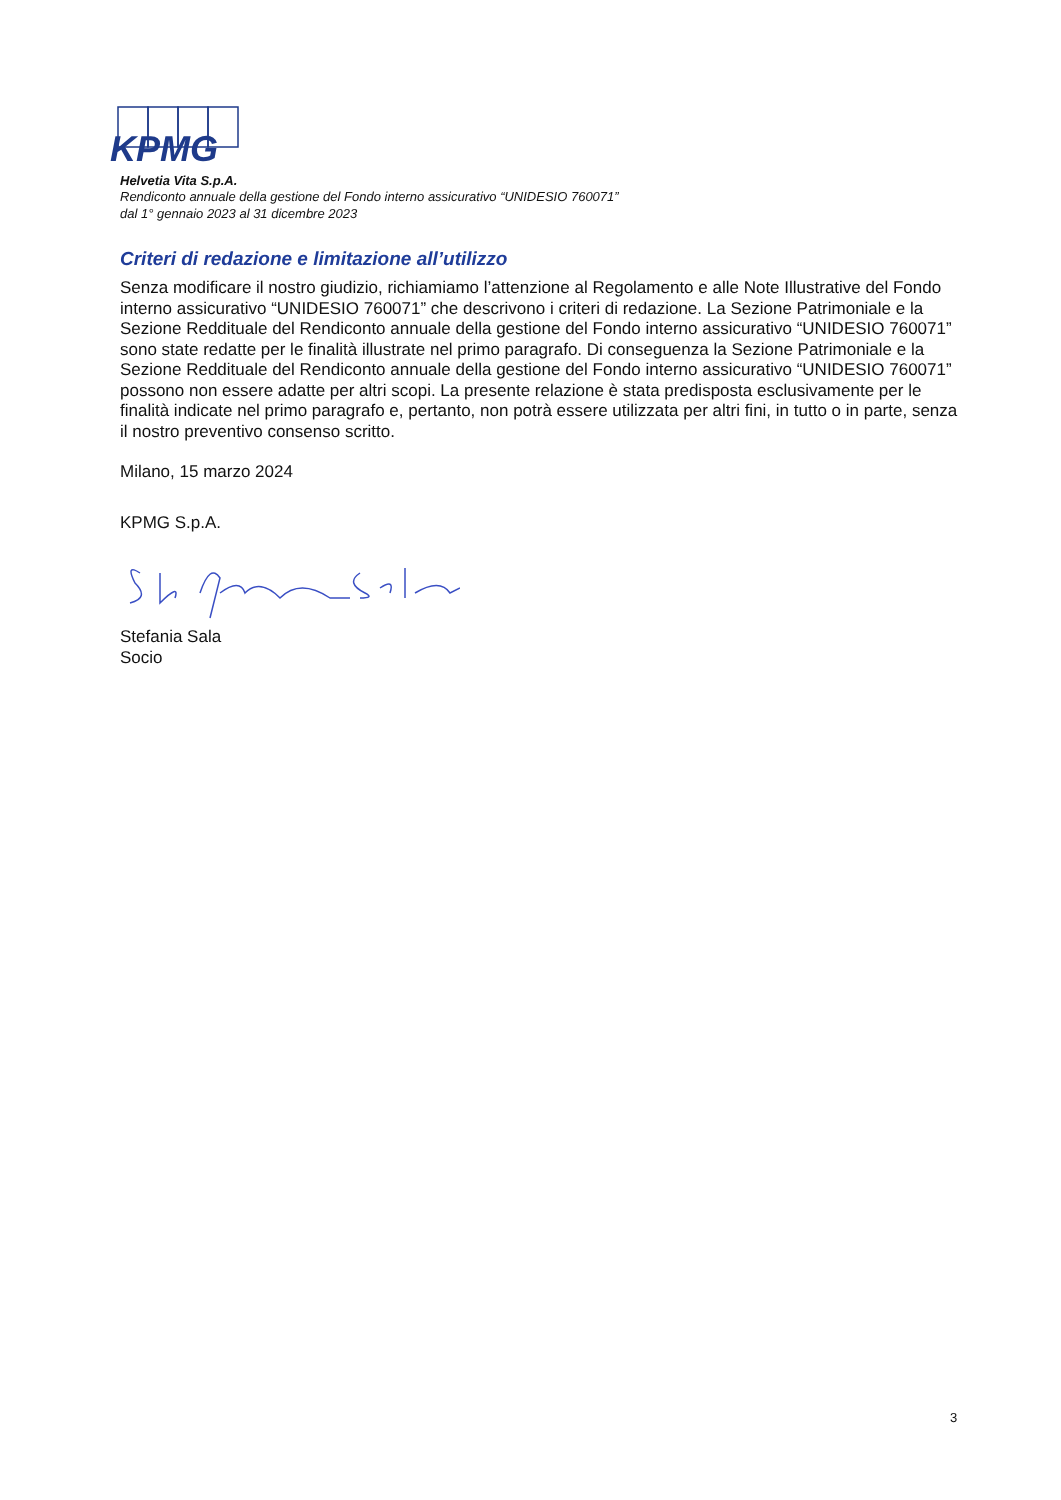KPMG
Helvetia Vita S.p.A.
Rendiconto annuale della gestione del Fondo interno assicurativo “UNIDESIO 760071”
dal 1° gennaio 2023 al 31 dicembre 2023
Criteri di redazione e limitazione all’utilizzo
Senza modificare il nostro giudizio, richiamiamo l’attenzione al Regolamento e alle Note Illustrative del Fondo interno assicurativo “UNIDESIO 760071” che descrivono i criteri di redazione. La Sezione Patrimoniale e la Sezione Reddituale del Rendiconto annuale della gestione del Fondo interno assicurativo “UNIDESIO 760071” sono state redatte per le finalità illustrate nel primo paragrafo. Di conseguenza la Sezione Patrimoniale e la Sezione Reddituale del Rendiconto annuale della gestione del Fondo interno assicurativo “UNIDESIO 760071” possono non essere adatte per altri scopi. La presente relazione è stata predisposta esclusivamente per le finalità indicate nel primo paragrafo e, pertanto, non potrà essere utilizzata per altri fini, in tutto o in parte, senza il nostro preventivo consenso scritto.
Milano, 15 marzo 2024
KPMG S.p.A.
Stefania Sala
Socio
3